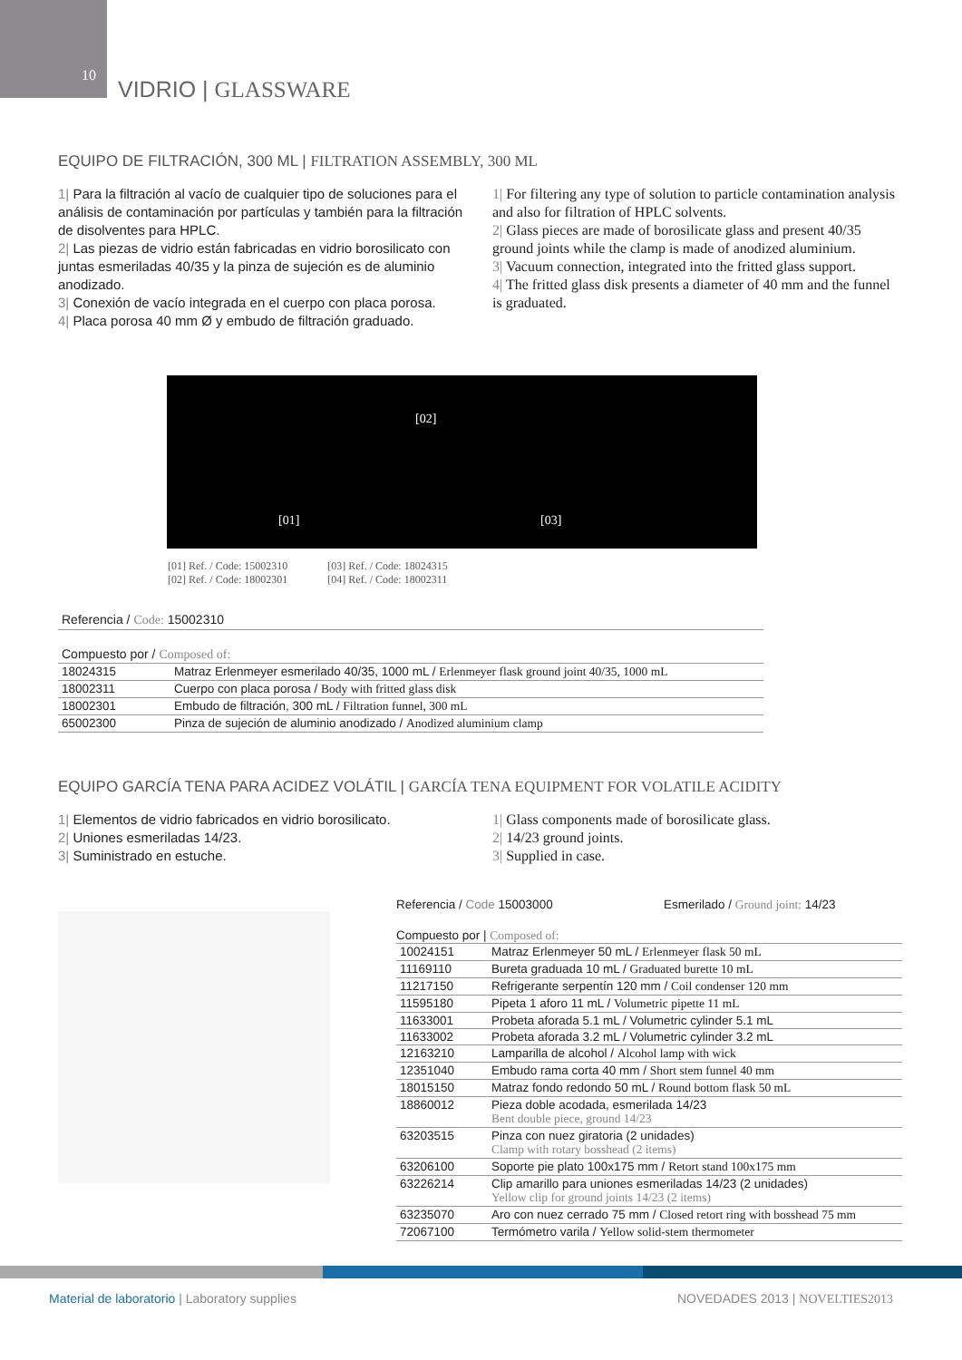10
VIDRIO | GLASSWARE
EQUIPO DE FILTRACIÓN, 300 ML | FILTRATION ASSEMBLY, 300 ML
1| Para la filtración al vacío de cualquier tipo de soluciones para el análisis de contaminación por partículas y también para la filtración de disolventes para HPLC.
2| Las piezas de vidrio están fabricadas en vidrio borosilicato con juntas esmeriladas 40/35 y la pinza de sujeción es de aluminio anodizado.
3| Conexión de vacío integrada en el cuerpo con placa porosa.
4| Placa porosa 40 mm Ø y embudo de filtración graduado.
1| For filtering any type of solution to particle contamination analysis and also for filtration of HPLC solvents.
2| Glass pieces are made of borosilicate glass and present 40/35 ground joints while the clamp is made of anodized aluminium.
3| Vacuum connection, integrated into the fritted glass support.
4| The fritted glass disk presents a diameter of 40 mm and the funnel is graduated.
[01]
[02]
[03]
[01] Ref. / Code: 15002310
[02] Ref. / Code: 18002301
[03] Ref. / Code: 18024315
[04] Ref. / Code: 18002311
Referencia / Code: 15002310
Compuesto por / Composed of:
| 18024315 | Matraz Erlenmeyer esmerilado 40/35, 1000 mL / Erlenmeyer flask ground joint 40/35, 1000 mL |
| 18002311 | Cuerpo con placa porosa / Body with fritted glass disk |
| 18002301 | Embudo de filtración, 300 mL / Filtration funnel, 300 mL |
| 65002300 | Pinza de sujeción de aluminio anodizado / Anodized aluminium clamp |
EQUIPO GARCÍA TENA PARA ACIDEZ VOLÁTIL | GARCÍA TENA EQUIPMENT FOR VOLATILE ACIDITY
1| Elementos de vidrio fabricados en vidrio borosilicato.
2| Uniones esmeriladas 14/23.
3| Suministrado en estuche.
1| Glass components made of borosilicate glass.
2| 14/23 ground joints.
3| Supplied in case.
Referencia / Code 15003000 Esmerilado / Ground joint: 14/23
Compuesto por | Composed of:
| 10024151 | Matraz Erlenmeyer 50 mL / Erlenmeyer flask 50 mL |
| 11169110 | Bureta graduada 10 mL / Graduated burette 10 mL |
| 11217150 | Refrigerante serpentín 120 mm / Coil condenser 120 mm |
| 11595180 | Pipeta 1 aforo 11 mL / Volumetric pipette 11 mL |
| 11633001 | Probeta aforada 5.1 mL / Volumetric cylinder 5.1 mL |
| 11633002 | Probeta aforada 3.2 mL / Volumetric cylinder 3.2 mL |
| 12163210 | Lamparilla de alcohol / Alcohol lamp with wick |
| 12351040 | Embudo rama corta 40 mm / Short stem funnel 40 mm |
| 18015150 | Matraz fondo redondo 50 mL / Round bottom flask 50 mL |
| 18860012 | Pieza doble acodada, esmerilada 14/23 Bent double piece, ground 14/23 |
| 63203515 | Pinza con nuez giratoria (2 unidades) Clamp with rotary bosshead (2 items) |
| 63206100 | Soporte pie plato 100x175 mm / Retort stand 100x175 mm |
| 63226214 | Clip amarillo para uniones esmeriladas 14/23 (2 unidades) Yellow clip for ground joints 14/23 (2 items) |
| 63235070 | Aro con nuez cerrado 75 mm / Closed retort ring with bosshead 75 mm |
| 72067100 | Termómetro varila / Yellow solid-stem thermometer |
Material de laboratorio | Laboratory supplies
NOVEDADES 2013 | NOVELTIES2013